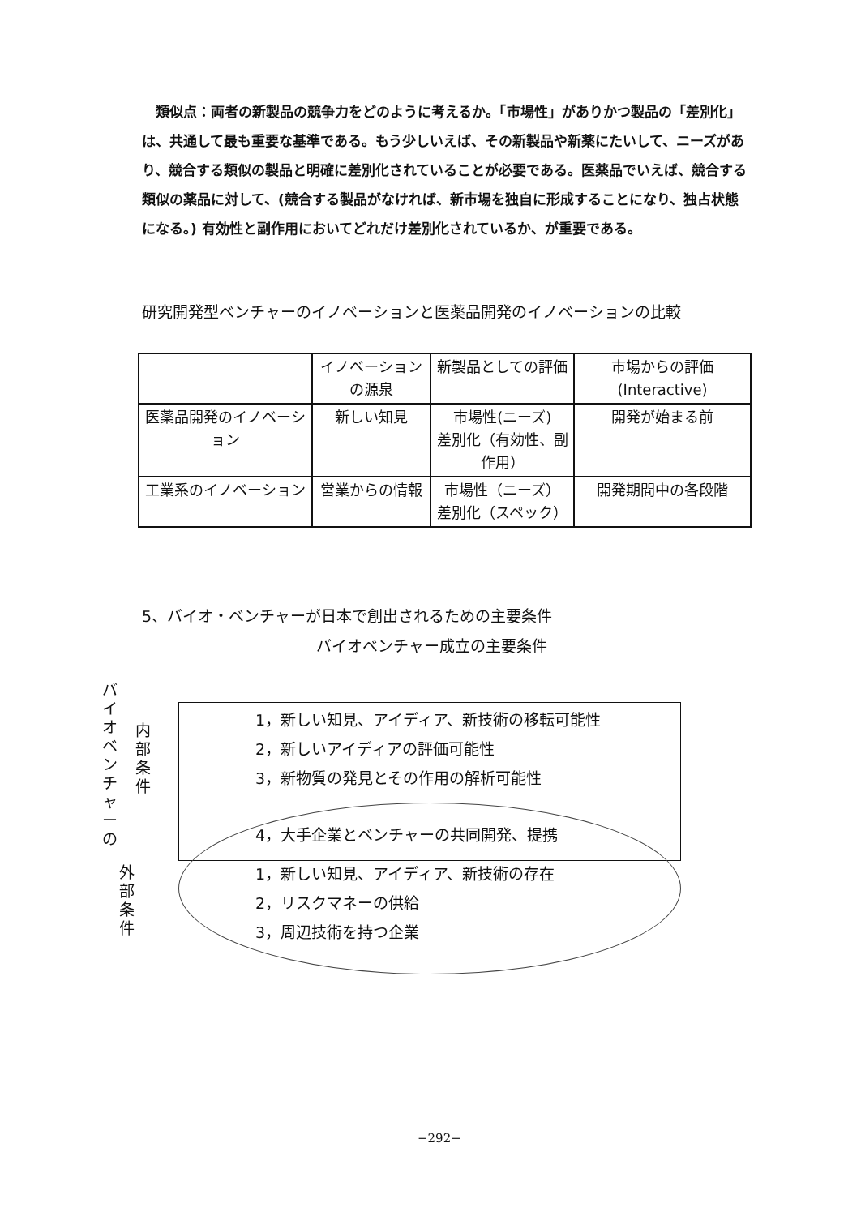類似点：両者の新製品の競争力をどのように考えるか。「市場性」がありかつ製品の「差別化」は、共通して最も重要な基準である。もう少しいえば、その新製品や新薬にたいして、ニーズがあり、競合する類似の製品と明確に差別化されていることが必要である。医薬品でいえば、競合する類似の薬品に対して、(競合する製品がなければ、新市場を独自に形成することになり、独占状態になる。) 有効性と副作用においてどれだけ差別化されているか、が重要である。
研究開発型ベンチャーのイノベーションと医薬品開発のイノベーションの比較
| | イノベーションの源泉 | 新製品としての評価 | 市場からの評価 (Interactive) |
| 医薬品開発のイノベーション | 新しい知見 | 市場性(ニーズ) 差別化（有効性、副作用） | 開発が始まる前 |
| 工業系のイノベーション | 営業からの情報 | 市場性（ニーズ） 差別化（スペック） | 開発期間中の各段階 |
5、バイオ・ベンチャーが日本で創出されるための主要条件
バイオベンチャー成立の主要条件
バイオベンチャーの
内部条件
外部条件
1，新しい知見、アイディア、新技術の移転可能性
2，新しいアイディアの評価可能性
3，新物質の発見とその作用の解析可能性
4，大手企業とベンチャーの共同開発、提携
1，新しい知見、アイディア、新技術の存在
2，リスクマネーの供給
3，周辺技術を持つ企業
−292−